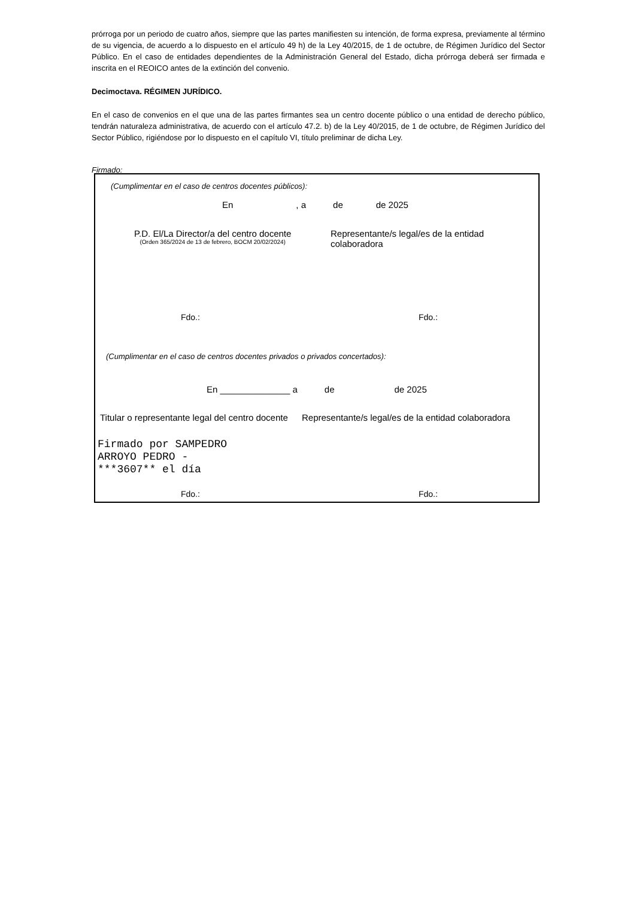prórroga por un periodo de cuatro años, siempre que las partes manifiesten su intención, de forma expresa, previamente al término de su vigencia, de acuerdo a lo dispuesto en el artículo 49 h) de la Ley 40/2015, de 1 de octubre, de Régimen Jurídico del Sector Público. En el caso de entidades dependientes de la Administración General del Estado, dicha prórroga deberá ser firmada e inscrita en el REOICO antes de la extinción del convenio.
Decimoctava. RÉGIMEN JURÍDICO.
En el caso de convenios en el que una de las partes firmantes sea un centro docente público o una entidad de derecho público, tendrán naturaleza administrativa, de acuerdo con el artículo 47.2. b) de la Ley 40/2015, de 1 de octubre, de Régimen Jurídico del Sector Público, rigiéndose por lo dispuesto en el capítulo VI, título preliminar de dicha Ley.
Firmado:
(Cumplimentar en el caso de centros docentes públicos):
En, a de de 2025
P.D. El/La Director/a del centro docente
(Orden 365/2024 de 13 de febrero, BOCM 20/02/2024)
Representante/s legal/es de la entidad colaboradora
Fdo.: Fdo.:
(Cumplimentar en el caso de centros docentes privados o privados concertados):
En ______________ a de de 2025
Titular o representante legal del centro docente
Representante/s legal/es de la entidad colaboradora
Firmado por SAMPEDRO
ARROYO PEDRO -
***3607** el día
Fdo.: Fdo.: